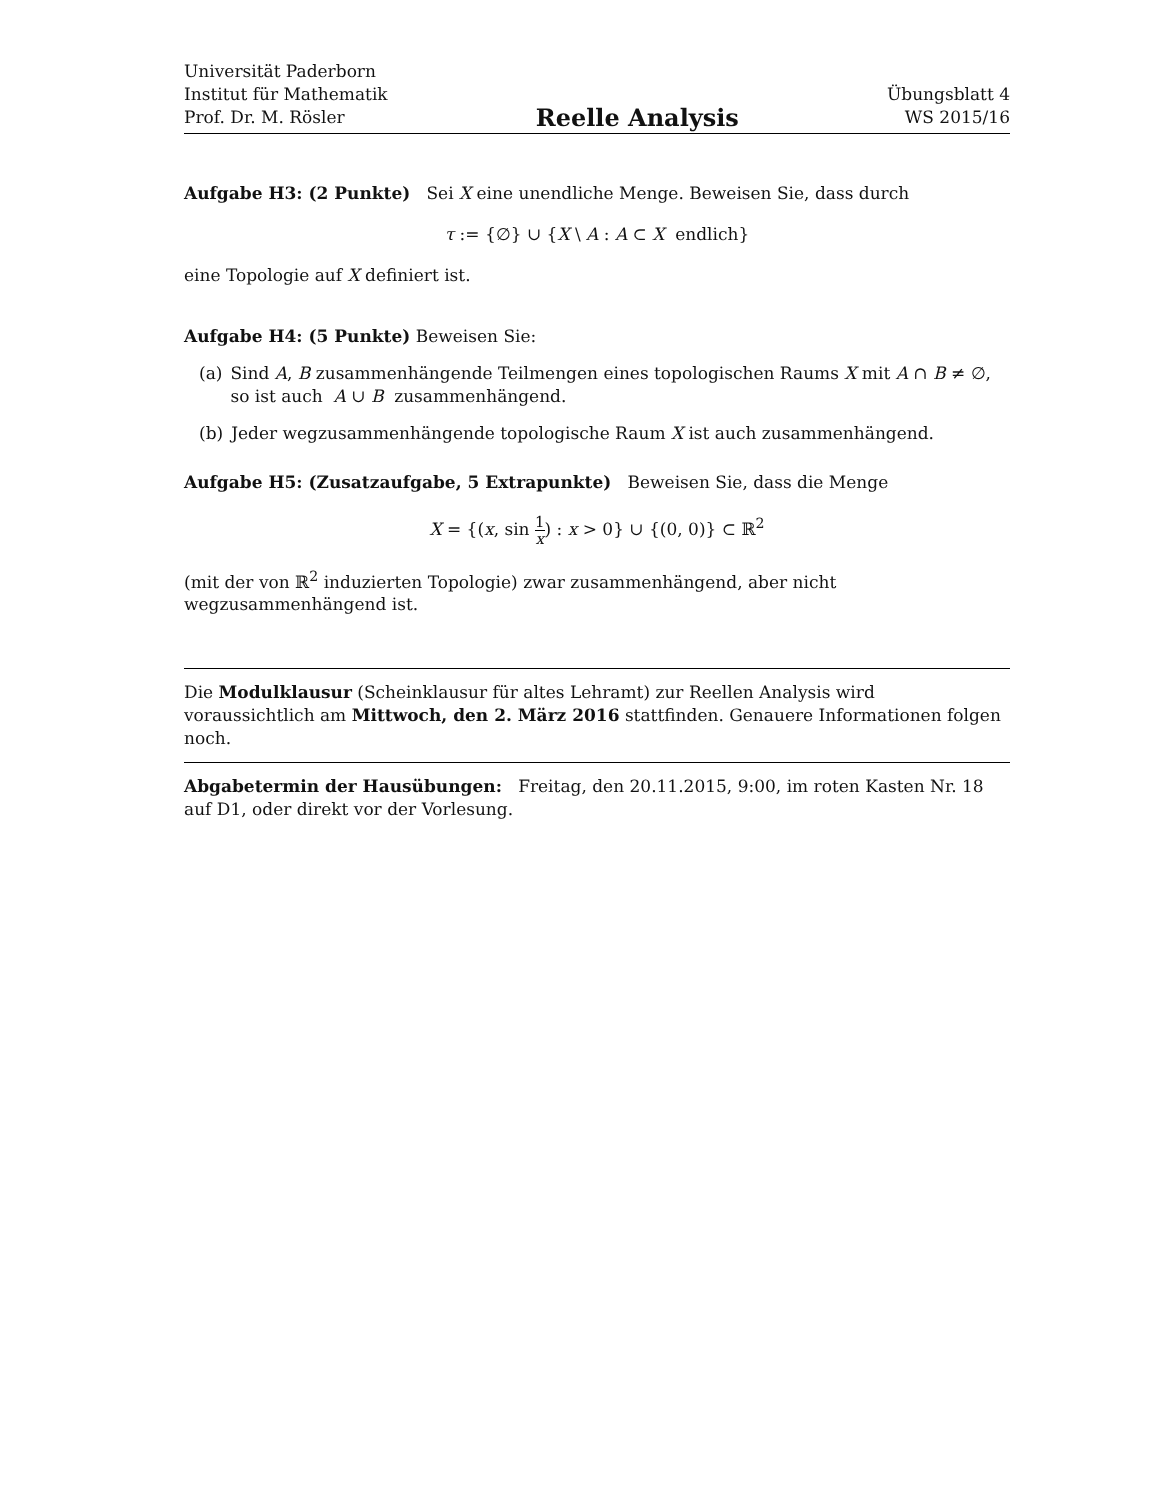Universität Paderborn
Institut für Mathematik
Prof. Dr. M. Rösler
Reelle Analysis
Übungsblatt 4
WS 2015/16
Aufgabe H3: (2 Punkte) Sei X eine unendliche Menge. Beweisen Sie, dass durch
τ := {∅} ∪ {X \ A : A ⊂ X endlich}
eine Topologie auf X definiert ist.
Aufgabe H4: (5 Punkte) Beweisen Sie:
(a) Sind A, B zusammenhängende Teilmengen eines topologischen Raums X mit A ∩ B ≠ ∅, so ist auch A ∪ B zusammenhängend.
(b) Jeder wegzusammenhängende topologische Raum X ist auch zusammenhängend.
Aufgabe H5: (Zusatzaufgabe, 5 Extrapunkte) Beweisen Sie, dass die Menge
X = {(x, sin 1 x) : x > 0} ∪ {(0, 0)} ⊂ ℝ<sup>2</sup>
(mit der von ℝ<sup>2</sup> induzierten Topologie) zwar zusammenhängend, aber nicht wegzusammenhängend ist.
Die Modulklausur (Scheinklausur für altes Lehramt) zur Reellen Analysis wird voraussichtlich am Mittwoch, den 2. März 2016 stattfinden. Genauere Informationen folgen noch.
Abgabetermin der Hausübungen: Freitag, den 20.11.2015, 9:00, im roten Kasten Nr. 18 auf D1, oder direkt vor der Vorlesung.